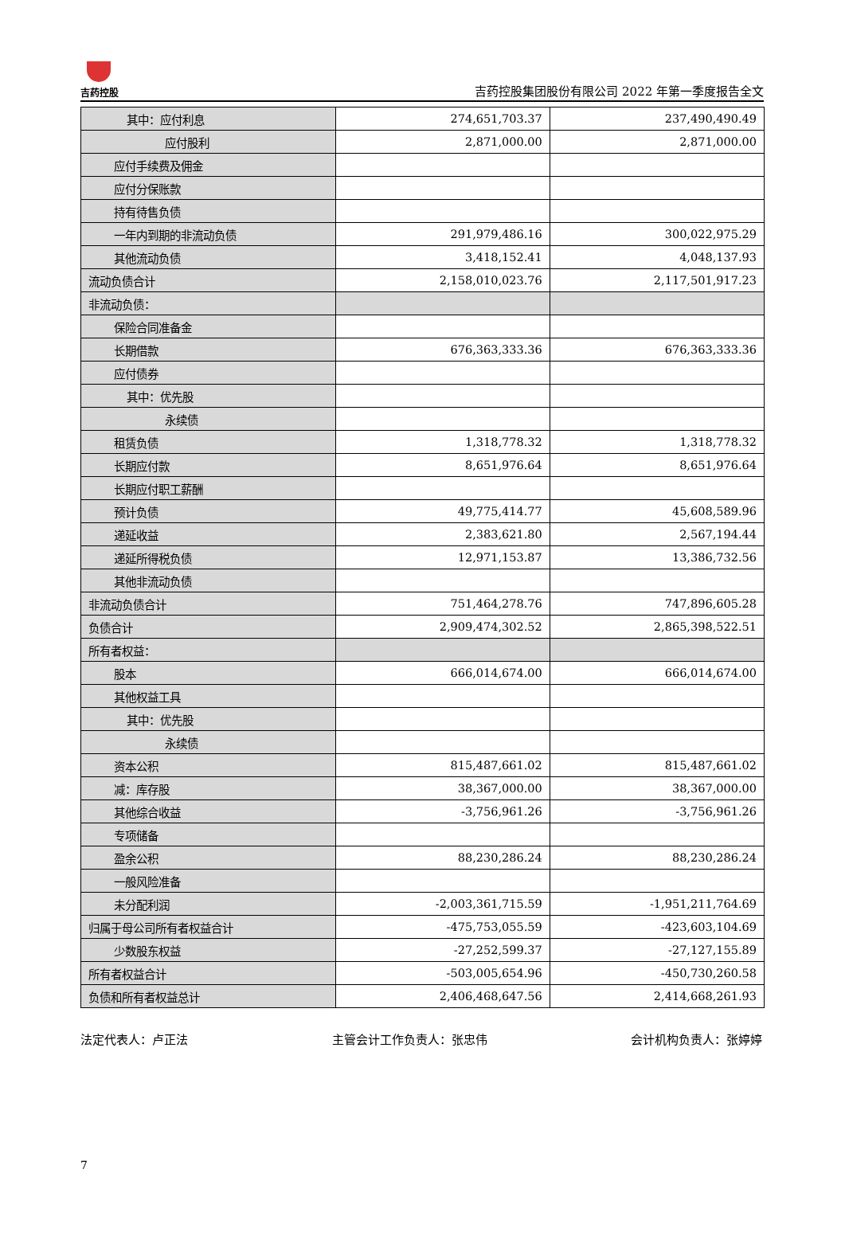吉药控股
吉药控股集团股份有限公司 2022 年第一季度报告全文
| 其中：应付利息 | 274,651,703.37 | 237,490,490.49 |
| 应付股利 | 2,871,000.00 | 2,871,000.00 |
| 应付手续费及佣金 | | |
| 应付分保账款 | | |
| 持有待售负债 | | |
| 一年内到期的非流动负债 | 291,979,486.16 | 300,022,975.29 |
| 其他流动负债 | 3,418,152.41 | 4,048,137.93 |
| 流动负债合计 | 2,158,010,023.76 | 2,117,501,917.23 |
| 非流动负债： | | |
| 保险合同准备金 | | |
| 长期借款 | 676,363,333.36 | 676,363,333.36 |
| 应付债券 | | |
| 其中：优先股 | | |
| 永续债 | | |
| 租赁负债 | 1,318,778.32 | 1,318,778.32 |
| 长期应付款 | 8,651,976.64 | 8,651,976.64 |
| 长期应付职工薪酬 | | |
| 预计负债 | 49,775,414.77 | 45,608,589.96 |
| 递延收益 | 2,383,621.80 | 2,567,194.44 |
| 递延所得税负债 | 12,971,153.87 | 13,386,732.56 |
| 其他非流动负债 | | |
| 非流动负债合计 | 751,464,278.76 | 747,896,605.28 |
| 负债合计 | 2,909,474,302.52 | 2,865,398,522.51 |
| 所有者权益： | | |
| 股本 | 666,014,674.00 | 666,014,674.00 |
| 其他权益工具 | | |
| 其中：优先股 | | |
| 永续债 | | |
| 资本公积 | 815,487,661.02 | 815,487,661.02 |
| 减：库存股 | 38,367,000.00 | 38,367,000.00 |
| 其他综合收益 | -3,756,961.26 | -3,756,961.26 |
| 专项储备 | | |
| 盈余公积 | 88,230,286.24 | 88,230,286.24 |
| 一般风险准备 | | |
| 未分配利润 | -2,003,361,715.59 | -1,951,211,764.69 |
| 归属于母公司所有者权益合计 | -475,753,055.59 | -423,603,104.69 |
| 少数股东权益 | -27,252,599.37 | -27,127,155.89 |
| 所有者权益合计 | -503,005,654.96 | -450,730,260.58 |
| 负债和所有者权益总计 | 2,406,468,647.56 | 2,414,668,261.93 |
法定代表人：卢正法 主管会计工作负责人：张忠伟 会计机构负责人：张婷婷
7